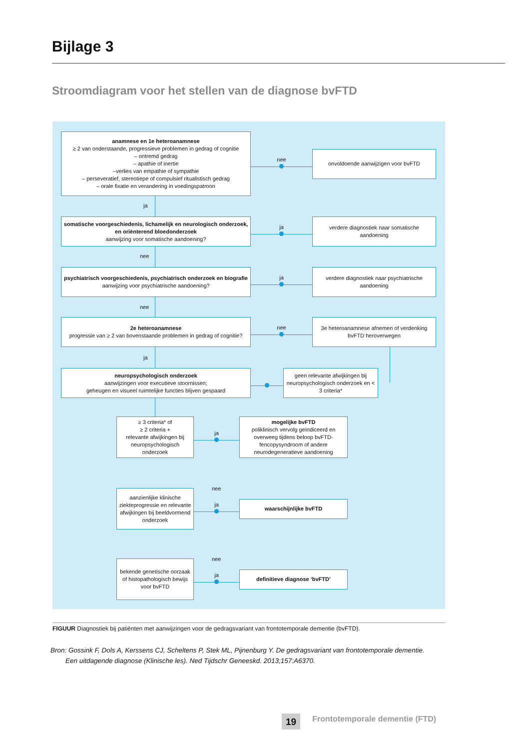Bijlage 3
Stroomdiagram voor het stellen van de diagnose bvFTD
anamnese en 1e heteroanamnese
≥ 2 van onderstaande, progressieve problemen in gedrag of cognitie
– ontremd gedrag
– apathie of inertie
–verlies van empathie of sympathie
– perseveratief, stereotiepe of compulsief ritualistisch gedrag
– orale fixatie en verandering in voedingspatroon
nee
onvoldoende aanwijzigen voor bvFTD
ja
somatische voorgeschiedenis, lichamelijk en neurologisch onderzoek, en oriënterend bloedonderzoek
aanwijzing voor somatische aandoening?
ja
verdere diagnostiek naar somatische aandoening
nee
psychiatrisch voorgeschiedenis, psychiatrisch onderzoek en biografie
aanwijzing voor psychiatrische aandoening?
ja
verdere diagnostiek naar psychiatrische aandoening
nee
2e heteroanamnese
progressie van ≥ 2 van bovenstaande problemen in gedrag of cognitie?
nee
3e heteroanamnese afnemen of verdenking bvFTD heroverwegen
ja
neuropsychologisch onderzoek
aanwijzingen voor executieve stoornissen;
geheugen en visueel ruimtelijke functies blijven gespaard
geen relevante afwijkingen bij neuropsychologisch onderzoek en < 3 criteria*
≥ 3 criteria* of
≥ 2 criteria +
relevante afwijkingen bij neuropsychologisch onderzoek
ja
mogelijke bvFTD
poliklinisch vervolg geïndiceerd en overweeg tijdens beloop bvFTD-fencopysyndroom of andere neurodegeneratieve aandoening
nee
aanzienlijke klinische ziekteprogressie en relevante afwijkingen bij beeldvormend onderzoek
ja
waarschijnlijke bvFTD
nee
bekende genetische oorzaak of histopathologisch bewijs voor bvFTD
ja
definitieve diagnose ‘bvFTD’
FIGUUR Diagnostiek bij patiënten met aanwijzingen voor de gedragsvariant van frontotemporale dementie (bvFTD).
Bron: Gossink F, Dols A, Kerssens CJ, Scheltens P, Stek ML, Pijnenburg Y. De gedragsvariant van frontotemporale dementie.
Een uitdagende diagnose (Klinische les). Ned Tijdschr Geneeskd. 2013;157:A6370.
19 Frontotemporale dementie (FTD)